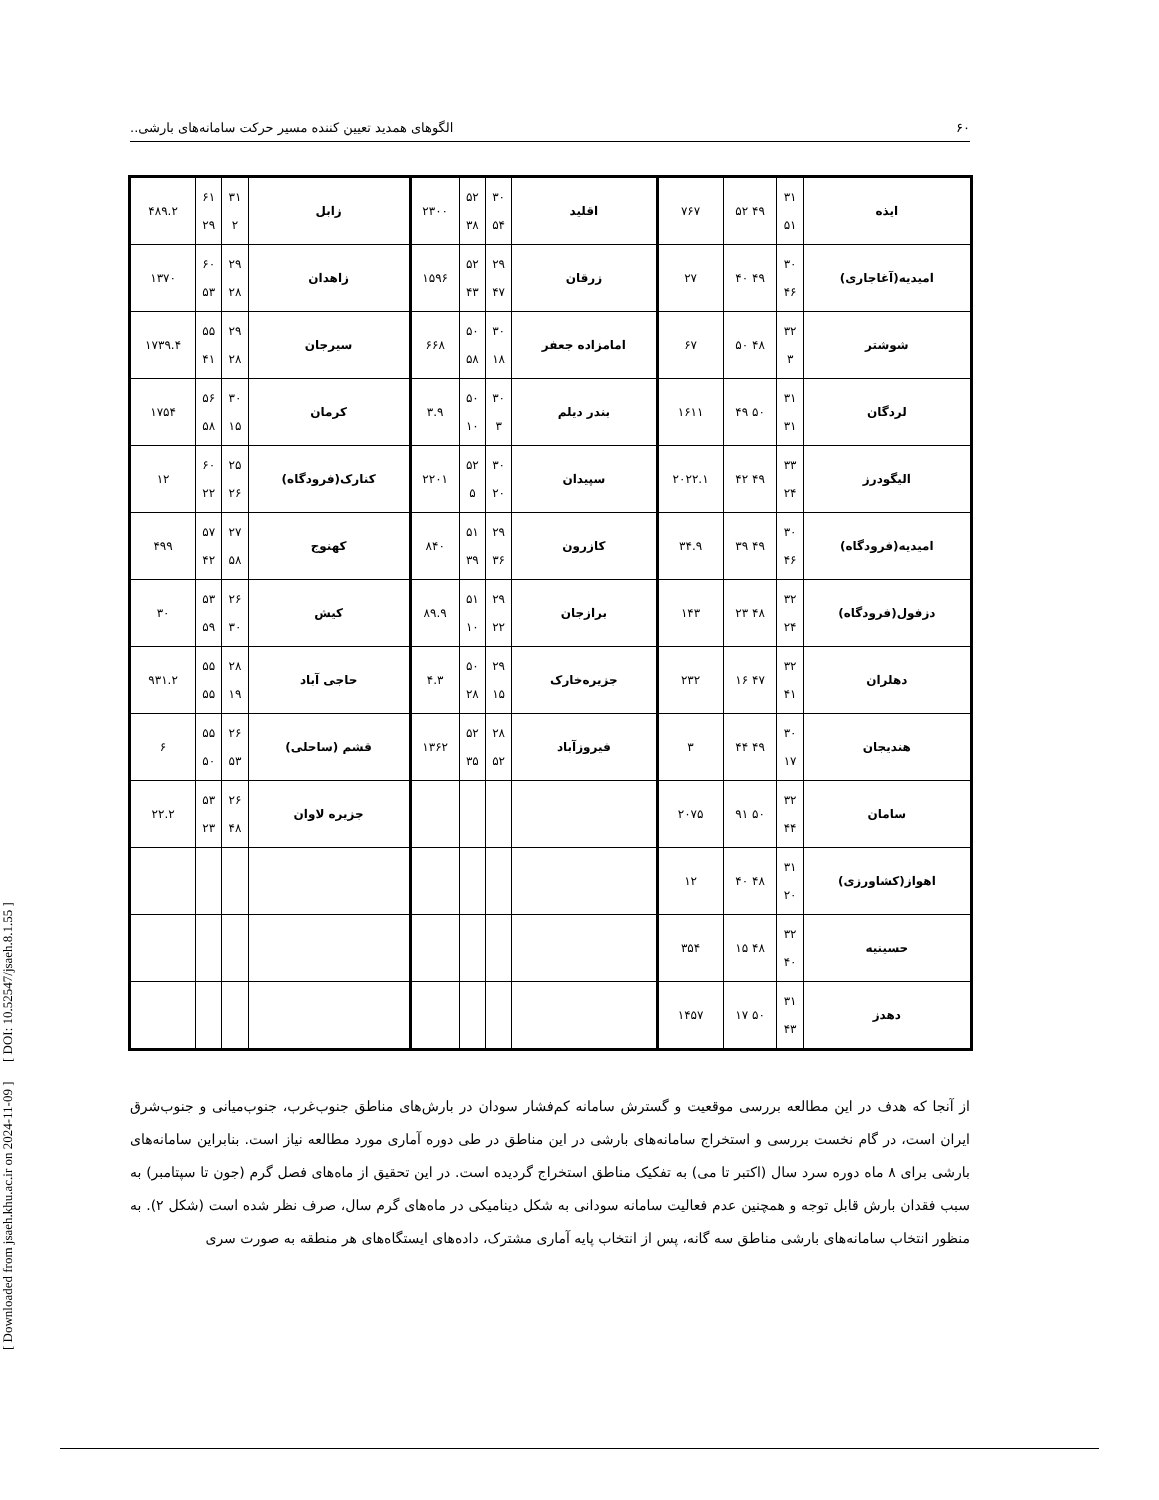[ Downloaded from jsaeh.khu.ac.ir on 2024-11-09 ] [ DOI: 10.52547/jsaeh.8.1.55 ]
۶۰ الگوهای همدید تعیین کننده مسیر حرکت سامانه‌های بارشی..
| ایذه | ۳۱ ۵۱ | ۴۹ ۵۲ | ۷۶۷ | اقلید | ۳۰ ۵۴ | ۵۲ ۳۸ | ۲۳۰۰ | زابل | ۳۱ ۲ | ۶۱ ۲۹ | ۴۸۹.۲ |
| امیدیه(آغاجاری) | ۳۰ ۴۶ | ۴۹ ۴۰ | ۲۷ | زرقان | ۲۹ ۴۷ | ۵۲ ۴۳ | ۱۵۹۶ | زاهدان | ۲۹ ۲۸ | ۶۰ ۵۳ | ۱۳۷۰ |
| شوشتر | ۳۲ ۳ | ۴۸ ۵۰ | ۶۷ | امامزاده جعفر | ۳۰ ۱۸ | ۵۰ ۵۸ | ۶۶۸ | سیرجان | ۲۹ ۲۸ | ۵۵ ۴۱ | ۱۷۳۹.۴ |
| لردگان | ۳۱ ۳۱ | ۵۰ ۴۹ | ۱۶۱۱ | بندر دیلم | ۳۰ ۳ | ۵۰ ۱۰ | ۳.۹ | کرمان | ۳۰ ۱۵ | ۵۶ ۵۸ | ۱۷۵۴ |
| الیگودرز | ۳۳ ۲۴ | ۴۹ ۴۲ | ۲۰۲۲.۱ | سپیدان | ۳۰ ۲۰ | ۵۲ ۵ | ۲۲۰۱ | کنارک(فرودگاه) | ۲۵ ۲۶ | ۶۰ ۲۲ | ۱۲ |
| امیدیه(فرودگاه) | ۳۰ ۴۶ | ۴۹ ۳۹ | ۳۴.۹ | کازرون | ۲۹ ۳۶ | ۵۱ ۳۹ | ۸۴۰ | کهنوج | ۲۷ ۵۸ | ۵۷ ۴۲ | ۴۹۹ |
| دزفول(فرودگاه) | ۳۲ ۲۴ | ۴۸ ۲۳ | ۱۴۳ | برازجان | ۲۹ ۲۲ | ۵۱ ۱۰ | ۸۹.۹ | کیش | ۲۶ ۳۰ | ۵۳ ۵۹ | ۳۰ |
| دهلران | ۳۲ ۴۱ | ۴۷ ۱۶ | ۲۳۲ | جزیره‌خارک | ۲۹ ۱۵ | ۵۰ ۲۸ | ۴.۳ | حاجی آباد | ۲۸ ۱۹ | ۵۵ ۵۵ | ۹۳۱.۲ |
| هندیجان | ۳۰ ۱۷ | ۴۹ ۴۴ | ۳ | فیروزآباد | ۲۸ ۵۲ | ۵۲ ۳۵ | ۱۳۶۲ | قشم (ساحلی) | ۲۶ ۵۳ | ۵۵ ۵۰ | ۶ |
| سامان | ۳۲ ۴۴ | ۵۰ ۹۱ | ۲۰۷۵ | | | | | جزیره لاوان | ۲۶ ۴۸ | ۵۳ ۲۳ | ۲۲.۲ |
| اهواز(کشاورزی) | ۳۱ ۲۰ | ۴۸ ۴۰ | ۱۲ | | | | | | | | |
| حسینیه | ۳۲ ۴۰ | ۴۸ ۱۵ | ۳۵۴ | | | | | | | | |
| دهدز | ۳۱ ۴۳ | ۵۰ ۱۷ | ۱۴۵۷ | | | | | | | | |
از آنجا که هدف در این مطالعه بررسی موقعیت و گسترش سامانه کم‌فشار سودان در بارش‌های مناطق جنوب‌غرب، جنوب‌میانی و جنوب‌شرق ایران است، در گام نخست بررسی و استخراج سامانه‌های بارشی در این مناطق در طی دوره آماری مورد مطالعه نیاز است. بنابراین سامانه‌های بارشی برای ۸ ماه دوره سرد سال (اکتبر تا می) به تفکیک مناطق استخراج گردیده است. در این تحقیق از ماه‌های فصل گرم (جون تا سپتامبر) به سبب فقدان بارش قابل توجه و همچنین عدم فعالیت سامانه سودانی به شکل دینامیکی در ماه‌های گرم سال، صرف نظر شده است (شکل ۲). به منظور انتخاب سامانه‌های بارشی مناطق سه گانه، پس از انتخاب پایه آماری مشترک، داده‌های ایستگاه‌های هر منطقه به صورت سری